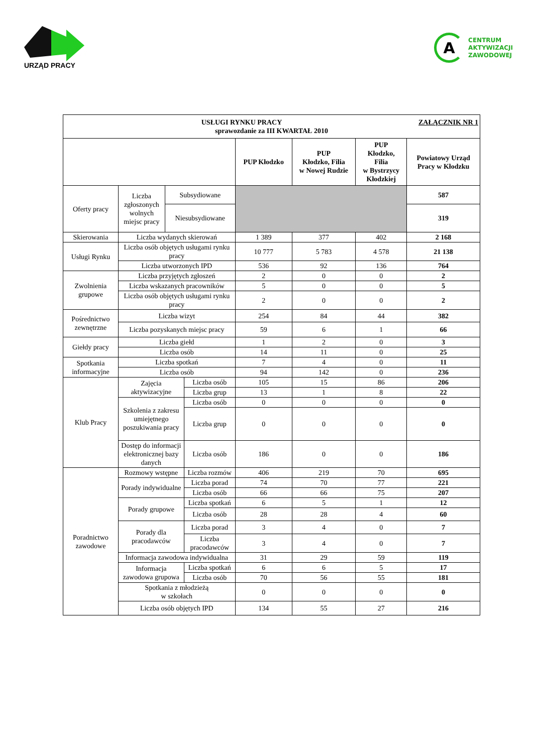URZĄD PRACY
A
CENTRUM
AKTYWIZACJI
ZAWODOWEJ
| ZAŁĄCZNIK NR 1 USŁUGI RYNKU PRACY sprawozdanie za III KWARTAŁ 2010 | | | | | | | |
| | | | | PUP Kłodzko | PUP Kłodzko, Filia w Nowej Rudzie | PUP Kłodzko, Filia w Bystrzycy Kłodzkiej | Powiatowy Urząd Pracy w Kłodzku |
| Oferty pracy | Liczba zgłoszonych wolnych miejsc pracy | Subsydiowane | | | | | 587 |
| | | Niesubsydiowane | | | | | 319 |
| Skierowania | Liczba wydanych skierowań | | | 1 389 | 377 | 402 | 2 168 |
| Usługi Rynku | Liczba osób objętych usługami rynku pracy | | | 10 777 | 5 783 | 4 578 | 21 138 |
| | Liczba utworzonych IPD | | | 536 | 92 | 136 | 764 |
| Zwolnienia grupowe | Liczba przyjętych zgłoszeń | | | 2 | 0 | 0 | 2 |
| | Liczba wskazanych pracowników | | | 5 | 0 | 0 | 5 |
| | Liczba osób objętych usługami rynku pracy | | | 2 | 0 | 0 | 2 |
| Pośrednictwo zewnętrzne | Liczba wizyt | | | 254 | 84 | 44 | 382 |
| | Liczba pozyskanych miejsc pracy | | | 59 | 6 | 1 | 66 |
| Giełdy pracy | Liczba giełd | | | 1 | 2 | 0 | 3 |
| | Liczba osób | | | 14 | 11 | 0 | 25 |
| Spotkania informacyjne | Liczba spotkań | | | 7 | 4 | 0 | 11 |
| | Liczba osób | | | 94 | 142 | 0 | 236 |
| Klub Pracy | Zajęcia aktywizacyjne | | Liczba osób | 105 | 15 | 86 | 206 |
| | | | Liczba grup | 13 | 1 | 8 | 22 |
| | Szkolenia z zakresu umiejętnego poszukiwania pracy | | Liczba osób | 0 | 0 | 0 | 0 |
| | | | Liczba grup | 0 | 0 | 0 | 0 |
| | Dostęp do informacji elektronicznej bazy danych | | Liczba osób | 186 | 0 | 0 | 186 |
| Poradnictwo zawodowe | Rozmowy wstępne | | Liczba rozmów | 406 | 219 | 70 | 695 |
| | Porady indywidualne | | Liczba porad | 74 | 70 | 77 | 221 |
| | | | Liczba osób | 66 | 66 | 75 | 207 |
| | Porady grupowe | | Liczba spotkań | 6 | 5 | 1 | 12 |
| | | | Liczba osób | 28 | 28 | 4 | 60 |
| | Porady dla pracodawców | | Liczba porad | 3 | 4 | 0 | 7 |
| | | | Liczba pracodawców | 3 | 4 | 0 | 7 |
| | Informacja zawodowa indywidualna | | | 31 | 29 | 59 | 119 |
| | Informacja zawodowa grupowa | | Liczba spotkań | 6 | 6 | 5 | 17 |
| | | | Liczba osób | 70 | 56 | 55 | 181 |
| | Spotkania z młodzieżą w szkołach | | | 0 | 0 | 0 | 0 |
| | Liczba osób objętych IPD | | | 134 | 55 | 27 | 216 |